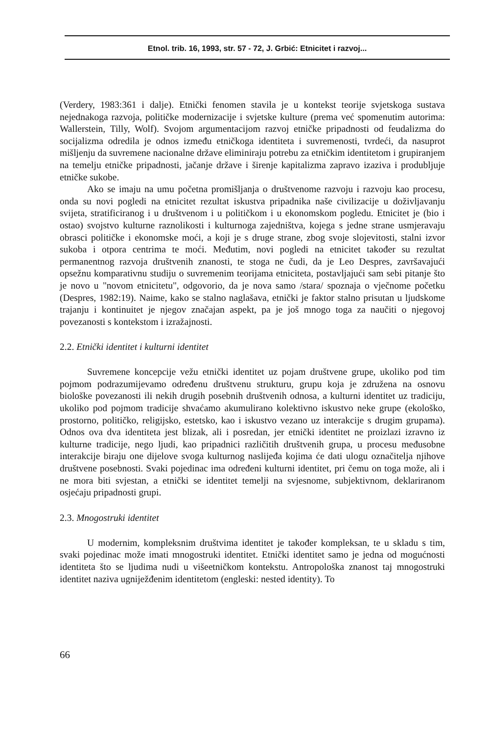Etnol. trib. 16, 1993, str. 57 - 72, J. Grbić: Etnicitet i razvoj...
(Verdery, 1983:361 i dalje). Etnički fenomen stavila je u kontekst teorije svjetskoga sustava nejednakoga razvoja, političke modernizacije i svjetske kulture (prema već spomenutim autorima: Wallerstein, Tilly, Wolf). Svojom argumentacijom razvoj etničke pripadnosti od feudalizma do socijalizma odredila je odnos između etničkoga identiteta i suvremenosti, tvrdeći, da nasuprot mišljenju da suvremene nacionalne države eliminiraju potrebu za etničkim identitetom i grupiranjem na temelju etničke pripadnosti, jačanje države i širenje kapitalizma zapravo izaziva i produbljuje etničke sukobe.
Ako se imaju na umu početna promišljanja o društvenome razvoju i razvoju kao procesu, onda su novi pogledi na etnicitet rezultat iskustva pripadnika naše civilizacije u doživljavanju svijeta, stratificiranog i u društvenom i u političkom i u ekonomskom pogledu. Etnicitet je (bio i ostao) svojstvo kulturne raznolikosti i kulturnoga zajedništva, kojega s jedne strane usmjeravaju obrasci političke i ekonomske moći, a koji je s druge strane, zbog svoje slojevitosti, stalni izvor sukoba i otpora centrima te moći. Međutim, novi pogledi na etnicitet također su rezultat permanentnog razvoja društvenih znanosti, te stoga ne čudi, da je Leo Despres, završavajući opsežnu komparativnu studiju o suvremenim teorijama etniciteta, postavljajući sam sebi pitanje što je novo u "novom etnicitetu", odgovorio, da je nova samo /stara/ spoznaja o vječnome početku (Despres, 1982:19). Naime, kako se stalno naglašava, etnički je faktor stalno prisutan u ljudskome trajanju i kontinuitet je njegov značajan aspekt, pa je još mnogo toga za naučiti o njegovoj povezanosti s kontekstom i izražajnosti.
2.2. Etnički identitet i kulturni identitet
Suvremene koncepcije vežu etnički identitet uz pojam društvene grupe, ukoliko pod tim pojmom podrazumijevamo određenu društvenu strukturu, grupu koja je združena na osnovu biološke povezanosti ili nekih drugih posebnih društvenih odnosa, a kulturni identitet uz tradiciju, ukoliko pod pojmom tradicije shvaćamo akumulirano kolektivno iskustvo neke grupe (ekološko, prostorno, političko, religijsko, estetsko, kao i iskustvo vezano uz interakcije s drugim grupama). Odnos ova dva identiteta jest blizak, ali i posredan, jer etnički identitet ne proizlazi izravno iz kulturne tradicije, nego ljudi, kao pripadnici različitih društvenih grupa, u procesu međusobne interakcije biraju one dijelove svoga kulturnog naslijeđa kojima će dati ulogu označitelja njihove društvene posebnosti. Svaki pojedinac ima određeni kulturni identitet, pri čemu on toga može, ali i ne mora biti svjestan, a etnički se identitet temelji na svjesnome, subjektivnom, deklariranom osjećaju pripadnosti grupi.
2.3. Mnogostruki identitet
U modernim, kompleksnim društvima identitet je također kompleksan, te u skladu s tim, svaki pojedinac može imati mnogostruki identitet. Etnički identitet samo je jedna od mogućnosti identiteta što se ljudima nudi u višeetničkom kontekstu. Antropološka znanost taj mnogostruki identitet naziva ugniježđenim identitetom (engleski: nested identity). To
66